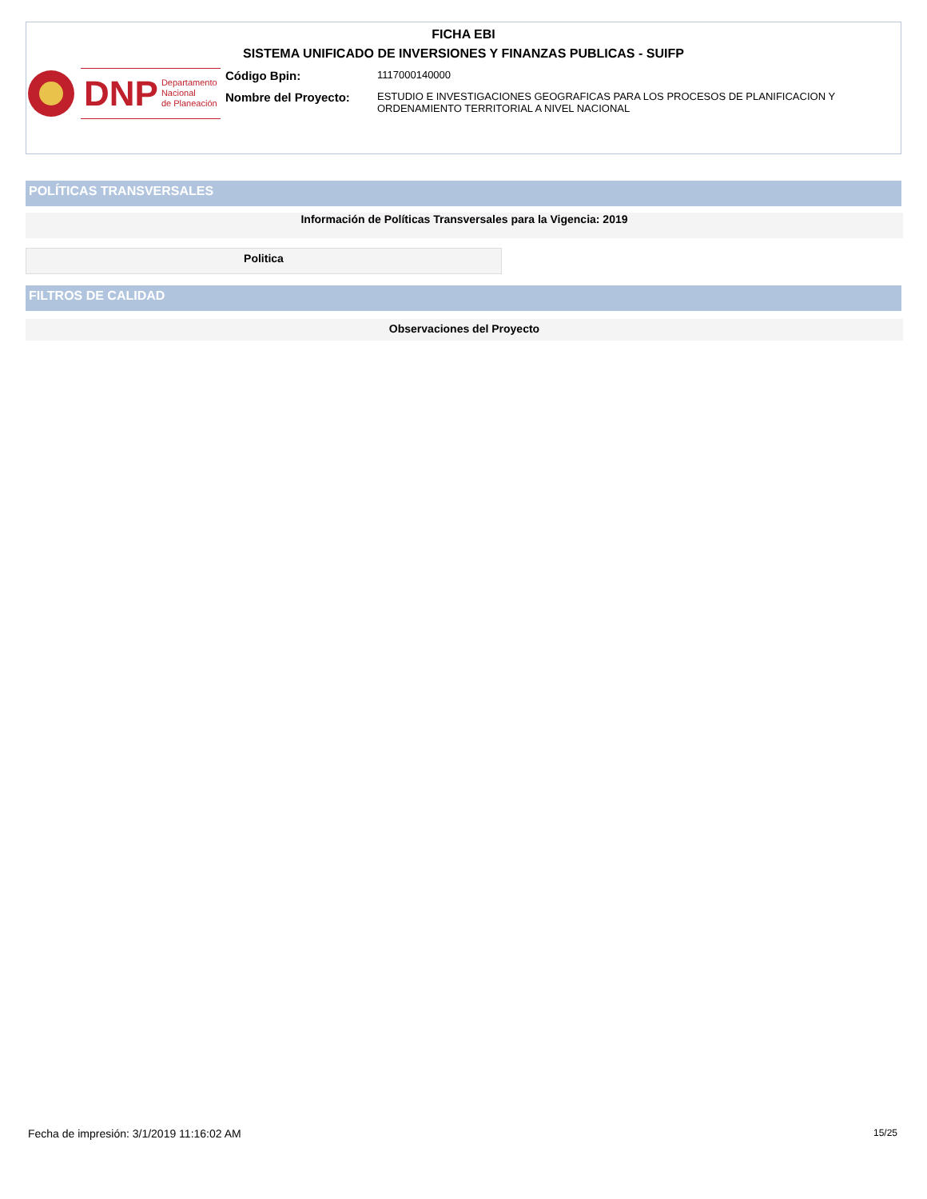FICHA EBI
SISTEMA UNIFICADO DE INVERSIONES Y FINANZAS PUBLICAS - SUIFP
DNP Departamento
Nacional
de Planeación
| Código Bpin: | 1117000140000 |
| Nombre del Proyecto: | ESTUDIO E INVESTIGACIONES GEOGRAFICAS PARA LOS PROCESOS DE PLANIFICACION Y ORDENAMIENTO TERRITORIAL A NIVEL NACIONAL |
POLÍTICAS TRANSVERSALES
Información de Políticas Transversales para la Vigencia: 2019
Politica
FILTROS DE CALIDAD
Observaciones del Proyecto
Fecha de impresión: 3/1/2019 11:16:02 AM
15/25